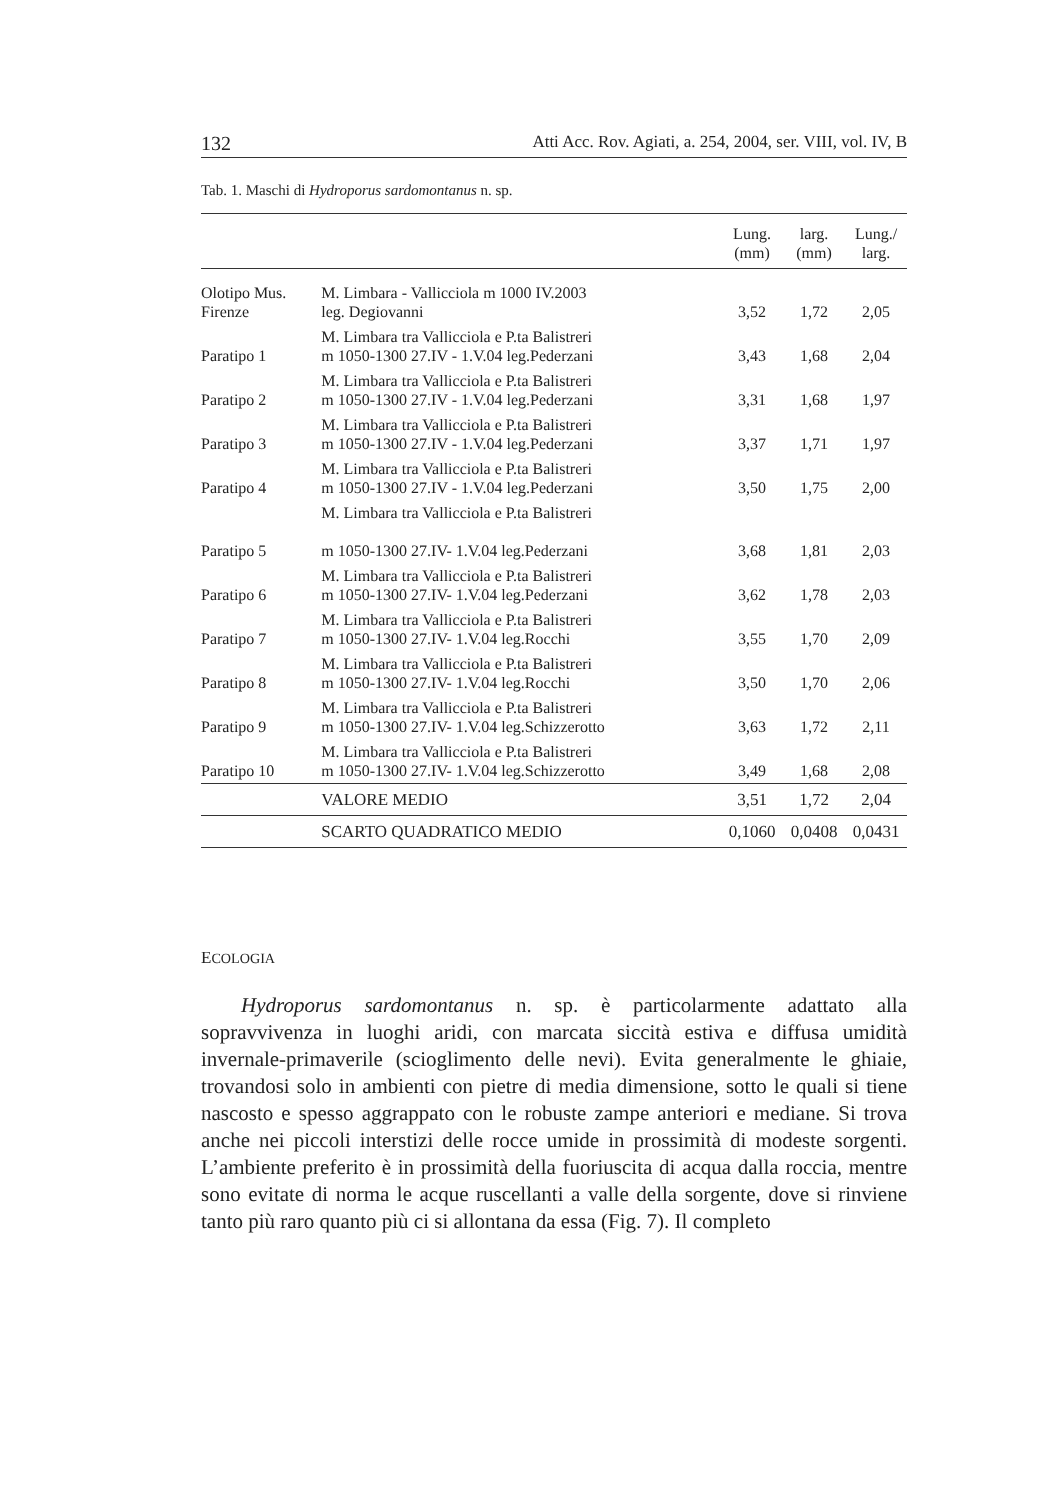132 Atti Acc. Rov. Agiati, a. 254, 2004, ser. VIII, vol. IV, B
Tab. 1. Maschi di Hydroporus sardomontanus n. sp.
| | | Lung. (mm) | larg. (mm) | Lung./ larg. |
| --- | --- | --- | --- | --- |
| Olotipo Mus. Firenze | M. Limbara - Vallicciola m 1000 IV.2003 leg. Degiovanni | 3,52 | 1,72 | 2,05 |
| Paratipo 1 | M. Limbara tra Vallicciola e P.ta Balistreri m 1050-1300 27.IV - 1.V.04 leg.Pederzani | 3,43 | 1,68 | 2,04 |
| Paratipo 2 | M. Limbara tra Vallicciola e P.ta Balistreri m 1050-1300 27.IV - 1.V.04 leg.Pederzani | 3,31 | 1,68 | 1,97 |
| Paratipo 3 | M. Limbara tra Vallicciola e P.ta Balistreri m 1050-1300 27.IV - 1.V.04 leg.Pederzani | 3,37 | 1,71 | 1,97 |
| Paratipo 4 | M. Limbara tra Vallicciola e P.ta Balistreri m 1050-1300 27.IV - 1.V.04 leg.Pederzani | 3,50 | 1,75 | 2,00 |
| Paratipo 5 | M. Limbara tra Vallicciola e P.ta Balistreri m 1050-1300 27.IV- 1.V.04 leg.Pederzani | 3,68 | 1,81 | 2,03 |
| Paratipo 6 | M. Limbara tra Vallicciola e P.ta Balistreri m 1050-1300 27.IV- 1.V.04 leg.Pederzani | 3,62 | 1,78 | 2,03 |
| Paratipo 7 | M. Limbara tra Vallicciola e P.ta Balistreri m 1050-1300 27.IV- 1.V.04 leg.Rocchi | 3,55 | 1,70 | 2,09 |
| Paratipo 8 | M. Limbara tra Vallicciola e P.ta Balistreri m 1050-1300 27.IV- 1.V.04 leg.Rocchi | 3,50 | 1,70 | 2,06 |
| Paratipo 9 | M. Limbara tra Vallicciola e P.ta Balistreri m 1050-1300 27.IV- 1.V.04 leg.Schizzerotto | 3,63 | 1,72 | 2,11 |
| Paratipo 10 | M. Limbara tra Vallicciola e P.ta Balistreri m 1050-1300 27.IV- 1.V.04 leg.Schizzerotto | 3,49 | 1,68 | 2,08 |
| | VALORE MEDIO | 3,51 | 1,72 | 2,04 |
| | SCARTO QUADRATICO MEDIO | 0,1060 | 0,0408 | 0,0431 |
ECOLOGIA
Hydroporus sardomontanus n. sp. è particolarmente adattato alla sopravvivenza in luoghi aridi, con marcata siccità estiva e diffusa umidità invernale-primaverile (scioglimento delle nevi). Evita generalmente le ghiaie, trovandosi solo in ambienti con pietre di media dimensione, sotto le quali si tiene nascosto e spesso aggrappato con le robuste zampe anteriori e mediane. Si trova anche nei piccoli interstizi delle rocce umide in prossimità di modeste sorgenti. L’ambiente preferito è in prossimità della fuoriuscita di acqua dalla roccia, mentre sono evitate di norma le acque ruscellanti a valle della sorgente, dove si rinviene tanto più raro quanto più ci si allontana da essa (Fig. 7). Il completo